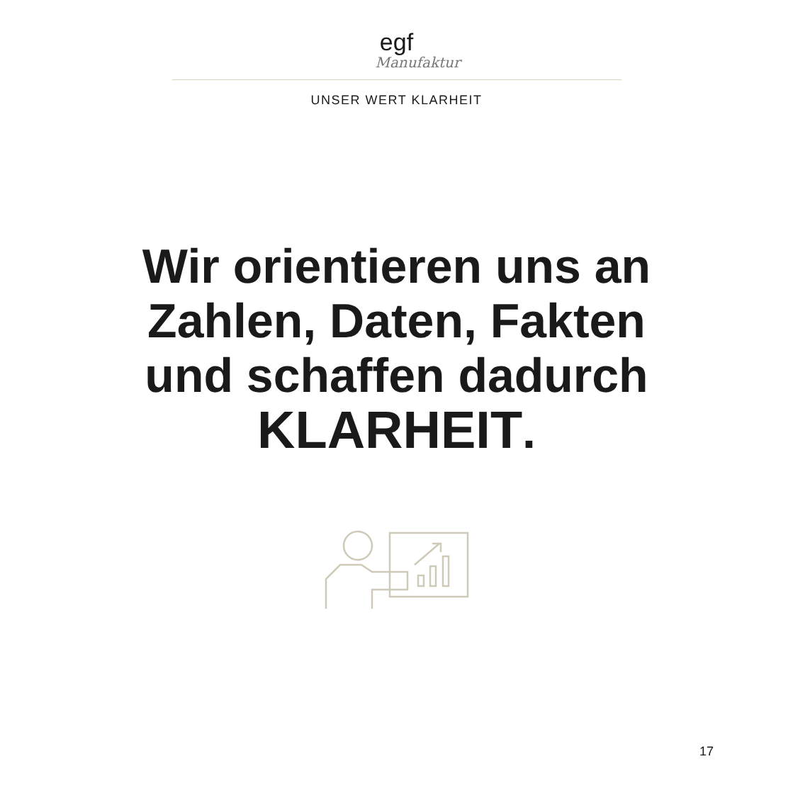egf
Manufaktur
UNSER WERT KLARHEIT
Wir orientieren uns an
Zahlen, Daten, Fakten
und schaffen dadurch
KLARHEIT.
17